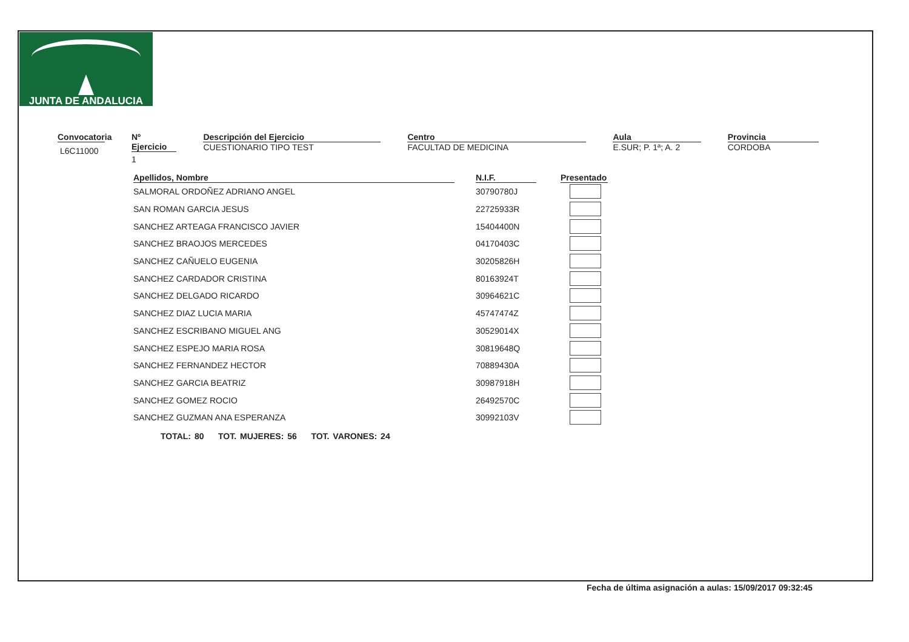JUNTA DE ANDALUCIA
Convocatoria
L6C11000
Nº Ejercicio
1
Descripción del Ejercicio
CUESTIONARIO TIPO TEST
Centro
FACULTAD DE MEDICINA
Aula
E.SUR; P. 1ª; A. 2
Provincia
CORDOBA
| Apellidos, Nombre | | N.I.F. | | Presentado |
| --- | --- | --- | --- | --- |
| SALMORAL ORDOÑEZ ADRIANO ANGEL | | 30790780J | | |
| SAN ROMAN GARCIA JESUS | | 22725933R | | |
| SANCHEZ ARTEAGA FRANCISCO JAVIER | | 15404400N | | |
| SANCHEZ BRAOJOS MERCEDES | | 04170403C | | |
| SANCHEZ CAÑUELO EUGENIA | | 30205826H | | |
| SANCHEZ CARDADOR CRISTINA | | 80163924T | | |
| SANCHEZ DELGADO RICARDO | | 30964621C | | |
| SANCHEZ DIAZ LUCIA MARIA | | 45747474Z | | |
| SANCHEZ ESCRIBANO MIGUEL ANG | | 30529014X | | |
| SANCHEZ ESPEJO MARIA ROSA | | 30819648Q | | |
| SANCHEZ FERNANDEZ HECTOR | | 70889430A | | |
| SANCHEZ GARCIA BEATRIZ | | 30987918H | | |
| SANCHEZ GOMEZ ROCIO | | 26492570C | | |
| SANCHEZ GUZMAN ANA ESPERANZA | | 30992103V | | |
TOTAL: 80 TOT. MUJERES: 56 TOT. VARONES: 24
Fecha de última asignación a aulas: 15/09/2017 09:32:45